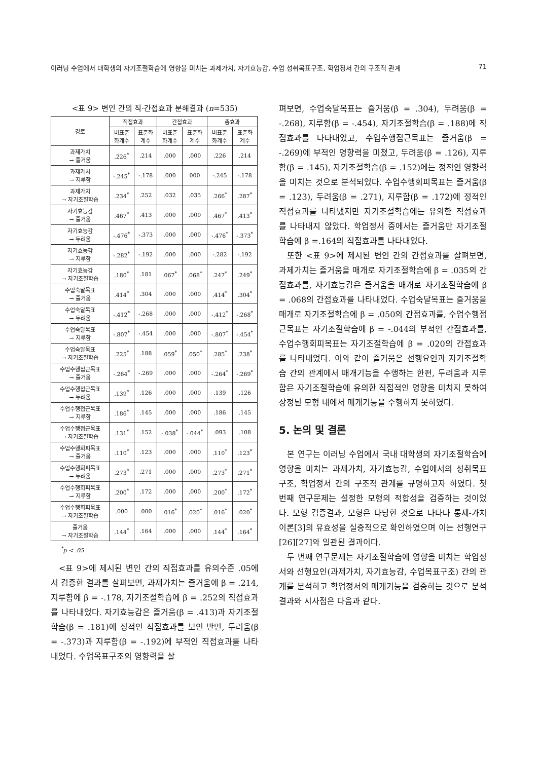이러닝 수업에서 대학생의 자기조절학습에 영향을 미치는 과제가치, 자기효능감, 수업 성취목표구조, 학업정서 간의 구조적 관계 71
<표 9> 변인 간의 직·간접효과 분해결과 (n=535)
| 경로 | 직접효과 | | 간접효과 | | 총효과 | |
| --- | --- | --- | --- | --- | --- | --- |
| | 비표준 화계수 | 표준화 계수 | 비표준 화계수 | 표준화 계수 | 비표준 화계수 | 표준화 계수 |
| 과제가치 → 즐거움 | .226<sup>*</sup> | .214 | .000 | .000 | .226 | .214 |
| 과제가치 → 지루함 | -.245<sup>*</sup> | -.178 | .000 | 000 | -.245 | -.178 |
| 과제가치 → 자기조절학습 | .234<sup>*</sup> | .252 | .032 | .035 | .266<sup>*</sup> | .287<sup>*</sup> |
| 자기효능감 → 즐거움 | .467<sup>*</sup> | .413 | .000 | .000 | .467<sup>*</sup> | .413<sup>*</sup> |
| 자기효능감 → 두려움 | -.476<sup>*</sup> | -.373 | .000 | .000 | -.476<sup>*</sup> | -.373<sup>*</sup> |
| 자기효능감 → 지루함 | -.282<sup>*</sup> | -.192 | .000 | .000 | -.282 | -.192 |
| 자기효능감 → 자기조절학습 | .180<sup>*</sup> | .181 | .067<sup>*</sup> | .068<sup>*</sup> | .247<sup>*</sup> | .249<sup>*</sup> |
| 수업숙달목표 → 즐거움 | .414<sup>*</sup> | .304 | .000 | .000 | .414<sup>*</sup> | .304<sup>*</sup> |
| 수업숙달목표 → 두려움 | -.412<sup>*</sup> | -.268 | .000 | .000 | -.412<sup>*</sup> | -.268<sup>*</sup> |
| 수업숙달목표 → 지루함 | -.807<sup>*</sup> | -.454 | .000 | .000 | -.807<sup>*</sup> | -.454<sup>*</sup> |
| 수업숙달목표 → 자기조절학습 | .225<sup>*</sup> | .188 | .059<sup>*</sup> | .050<sup>*</sup> | .285<sup>*</sup> | .238<sup>*</sup> |
| 수업수행접근목표 → 즐거움 | -.264<sup>*</sup> | -.269 | .000 | .000 | -.264<sup>*</sup> | -.269<sup>*</sup> |
| 수업수행접근목표 → 두려움 | .139<sup>*</sup> | .126 | .000 | .000 | .139 | .126 |
| 수업수행접근목표 → 지루함 | .186<sup>*</sup> | .145 | .000 | .000 | .186 | .145 |
| 수업수행접근목표 → 자기조절학습 | .131<sup>*</sup> | .152 | -.038<sup>*</sup> | -.044<sup>*</sup> | .093 | .108 |
| 수업수행회피목표 → 즐거움 | .110<sup>*</sup> | .123 | .000 | .000 | .110<sup>*</sup> | .123<sup>*</sup> |
| 수업수행회피목표 → 두려움 | .273<sup>*</sup> | .271 | .000 | .000 | .273<sup>*</sup> | .271<sup>*</sup> |
| 수업수행회피목표 → 지루함 | .200<sup>*</sup> | .172 | .000 | .000 | .200<sup>*</sup> | .172<sup>*</sup> |
| 수업수행회피목표 → 자기조절학습 | .000 | .000 | .016<sup>*</sup> | .020<sup>*</sup> | .016<sup>*</sup> | .020<sup>*</sup> |
| 즐거움 → 자기조절학습 | .144<sup>*</sup> | .164 | .000 | .000 | .144<sup>*</sup> | .164<sup>*</sup> |
<sup>*</sup> p < .05
<표 9>에 제시된 변인 간의 직접효과를 유의수준 .05에서 검증한 결과를 살펴보면, 과제가치는 즐거움에 β = .214, 지루함에 β = -.178, 자기조절학습에 β = .252의 직접효과를 나타내었다. 자기효능감은 즐거움(β = .413)과 자기조절학습(β = .181)에 정적인 직접효과를 보인 반면, 두려움(β = -.373)과 지루함(β = -.192)에 부적인 직접효과를 나타내었다. 수업목표구조의 영향력을 살
펴보면, 수업숙달목표는 즐거움(β = .304), 두려움(β = -.268), 지루함(β = -.454), 자기조절학습(β = .188)에 직접효과를 나타내었고, 수업수행접근목표는 즐거움(β = -.269)에 부적인 영향력을 미쳤고, 두려움(β = .126), 지루함(β = .145), 자기조절학습(β = .152)에는 정적인 영향력을 미치는 것으로 분석되었다. 수업수행회피목표는 즐거움(β = .123), 두려움(β = .271), 지루함(β = .172)에 정적인 직접효과를 나타냈지만 자기조절학습에는 유의한 직접효과를 나타내지 않았다. 학업정서 중에서는 즐거움만 자기조절학습에 β =.164의 직접효과를 나타내었다.
또한 <표 9>에 제시된 변인 간의 간접효과를 살펴보면, 과제가치는 즐거움을 매개로 자기조절학습에 β = .035의 간접효과를, 자기효능감은 즐거움을 매개로 자기조절학습에 β = .068의 간접효과를 나타내었다. 수업숙달목표는 즐거움을 매개로 자기조절학습에 β = .050의 간접효과를, 수업수행접근목표는 자기조절학습에 β = -.044의 부적인 간접효과를, 수업수행회피목표는 자기조절학습에 β = .020의 간접효과를 나타내었다. 이와 같이 즐거움은 선행요인과 자기조절학습 간의 관계에서 매개기능을 수행하는 한편, 두려움과 지루함은 자기조절학습에 유의한 직접적인 영향을 미치지 못하여 상정된 모형 내에서 매개기능을 수행하지 못하였다.
5. 논의 및 결론
본 연구는 이러닝 수업에서 국내 대학생의 자기조절학습에 영향을 미치는 과제가치, 자기효능감, 수업에서의 성취목표구조, 학업정서 간의 구조적 관계를 규명하고자 하였다. 첫 번째 연구문제는 설정한 모형의 적합성을 검증하는 것이었다. 모형 검증결과, 모형은 타당한 것으로 나타나 통제-가치이론[3]의 유효성을 실증적으로 확인하였으며 이는 선행연구[26][27]와 일관된 결과이다.
두 번째 연구문제는 자기조절학습에 영향을 미치는 학업정서와 선행요인(과제가치, 자기효능감, 수업목표구조) 간의 관계를 분석하고 학업정서의 매개기능을 검증하는 것으로 분석 결과와 시사점은 다음과 같다.